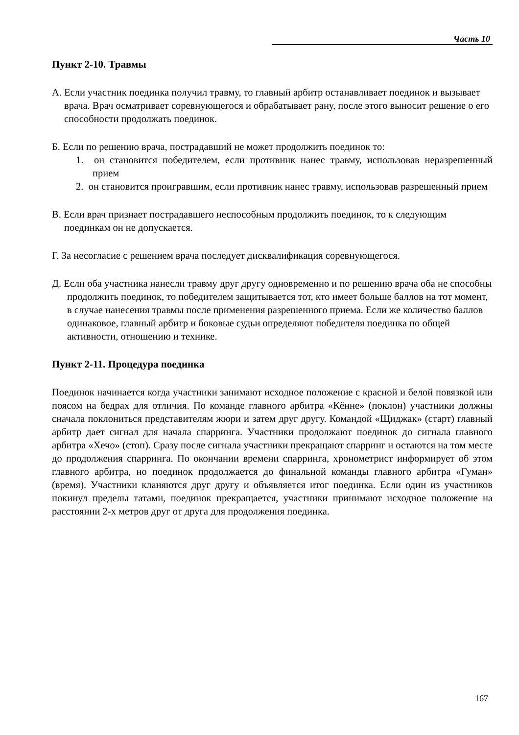Часть 10
Пункт 2-10. Травмы
А. Если участник поединка получил травму, то главный арбитр останавливает поединок и вызывает врача. Врач осматривает соревнующегося и обрабатывает рану, после этого выносит решение о его способности продолжать поединок.
Б. Если по решению врача, пострадавший не может продолжить поединок то:
1. он становится победителем, если противник нанес травму, использовав неразрешенный прием
2. он становится проигравшим, если противник нанес травму, использовав разрешенный прием
В. Если врач признает пострадавшего неспособным продолжить поединок, то к следующим поединкам он не допускается.
Г. За несогласие с решением врача последует дисквалификация соревнующегося.
Д. Если оба участника нанесли травму друг другу одновременно и по решению врача оба не способны продолжить поединок, то победителем защитывается тот, кто имеет больше баллов на тот момент, в случае нанесения травмы после применения разрешенного приема. Если же количество баллов одинаковое, главный арбитр и боковые судьи определяют победителя поединка по общей активности, отношению и технике.
Пункт 2-11. Процедура поединка
Поединок начинается когда участники занимают исходное положение с красной и белой повязкой или поясом на бедрах для отличия. По команде главного арбитра «Кённе» (поклон) участники должны сначала поклониться представителям жюри и затем друг другу. Командой «Щиджак» (старт) главный арбитр дает сигнал для начала спарринга. Участники продолжают поединок до сигнала главного арбитра «Хечо» (стоп). Сразу после сигнала участники прекращают спарринг и остаются на том месте до продолжения спарринга. По окончании времени спарринга, хронометрист информирует об этом главного арбитра, но поединок продолжается до финальной команды главного арбитра «Гуман» (время). Участники кланяются друг другу и объявляется итог поединка. Если один из участников покинул пределы татами, поединок прекращается, участники принимают исходное положение на расстоянии 2-х метров друг от друга для продолжения поединка.
167